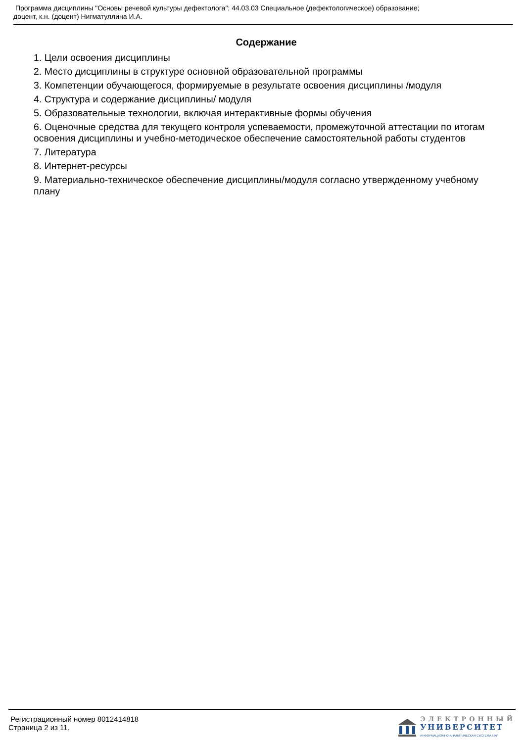Программа дисциплины "Основы речевой культуры дефектолога"; 44.03.03 Специальное (дефектологическое) образование;
доцент, к.н. (доцент) Нигматуллина И.А.
Содержание
1. Цели освоения дисциплины
2. Место дисциплины в структуре основной образовательной программы
3. Компетенции обучающегося, формируемые в результате освоения дисциплины /модуля
4. Структура и содержание дисциплины/ модуля
5. Образовательные технологии, включая интерактивные формы обучения
6. Оценочные средства для текущего контроля успеваемости, промежуточной аттестации по итогам освоения дисциплины и учебно-методическое обеспечение самостоятельной работы студентов
7. Литература
8. Интернет-ресурсы
9. Материально-техническое обеспечение дисциплины/модуля согласно утвержденному учебному плану
Регистрационный номер 8012414818
Страница 2 из 11.
ЭЛЕКТРОННЫЙ
УНИВЕРСИТЕТ
ИНФОРМАЦИОННО-АНАЛИТИЧЕСКАЯ СИСТЕМА КФУ